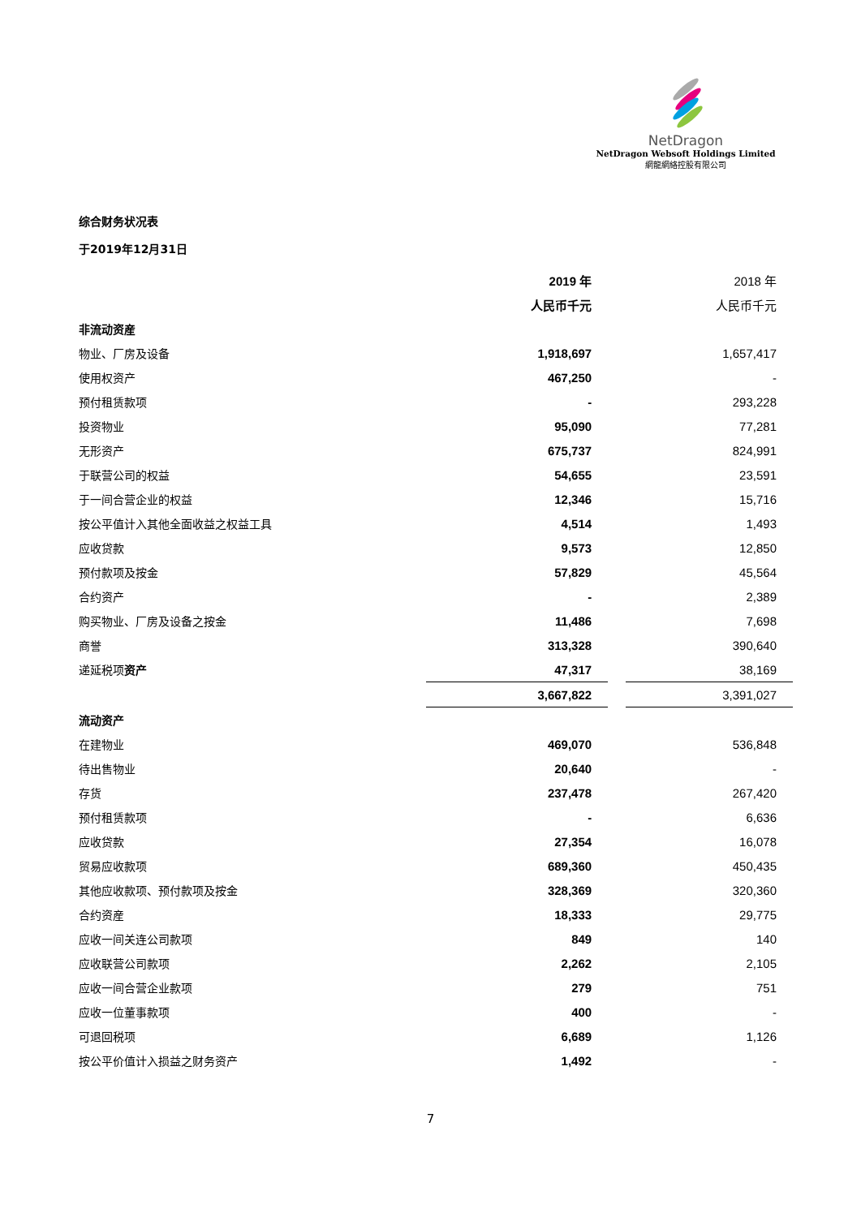NetDragon
NetDragon Websoft Holdings Limited
網龍網絡控股有限公司
综合财务状况表
于2019年12月31日
| | 2019 年 | | 2018 年 |
| | 人民币千元 | | 人民币千元 |
| 非流动资産 | | | |
| 物业、厂房及设备 | 1,918,697 | | 1,657,417 |
| 使用权资产 | 467,250 | | - |
| 预付租赁款项 | - | | 293,228 |
| 投资物业 | 95,090 | | 77,281 |
| 无形资产 | 675,737 | | 824,991 |
| 于联营公司的权益 | 54,655 | | 23,591 |
| 于一间合营企业的权益 | 12,346 | | 15,716 |
| 按公平值计入其他全面收益之权益工具 | 4,514 | | 1,493 |
| 应收贷款 | 9,573 | | 12,850 |
| 预付款项及按金 | 57,829 | | 45,564 |
| 合约资产 | - | | 2,389 |
| 购买物业、厂房及设备之按金 | 11,486 | | 7,698 |
| 商誉 | 313,328 | | 390,640 |
| 递延税项 资产 | 47,317 | | 38,169 |
| | 3,667,822 | | 3,391,027 |
| 流动资产 | | | |
| 在建物业 | 469,070 | | 536,848 |
| 待出售物业 | 20,640 | | - |
| 存货 | 237,478 | | 267,420 |
| 预付租赁款项 | - | | 6,636 |
| 应收贷款 | 27,354 | | 16,078 |
| 贸易应收款项 | 689,360 | | 450,435 |
| 其他应收款项、预付款项及按金 | 328,369 | | 320,360 |
| 合约资産 | 18,333 | | 29,775 |
| 应收一间关连公司款项 | 849 | | 140 |
| 应收联营公司款项 | 2,262 | | 2,105 |
| 应收一间合营企业款项 | 279 | | 751 |
| 应收一位董事款项 | 400 | | - |
| 可退回税项 | 6,689 | | 1,126 |
| 按公平价值计入损益之财务资产 | 1,492 | | - |
7